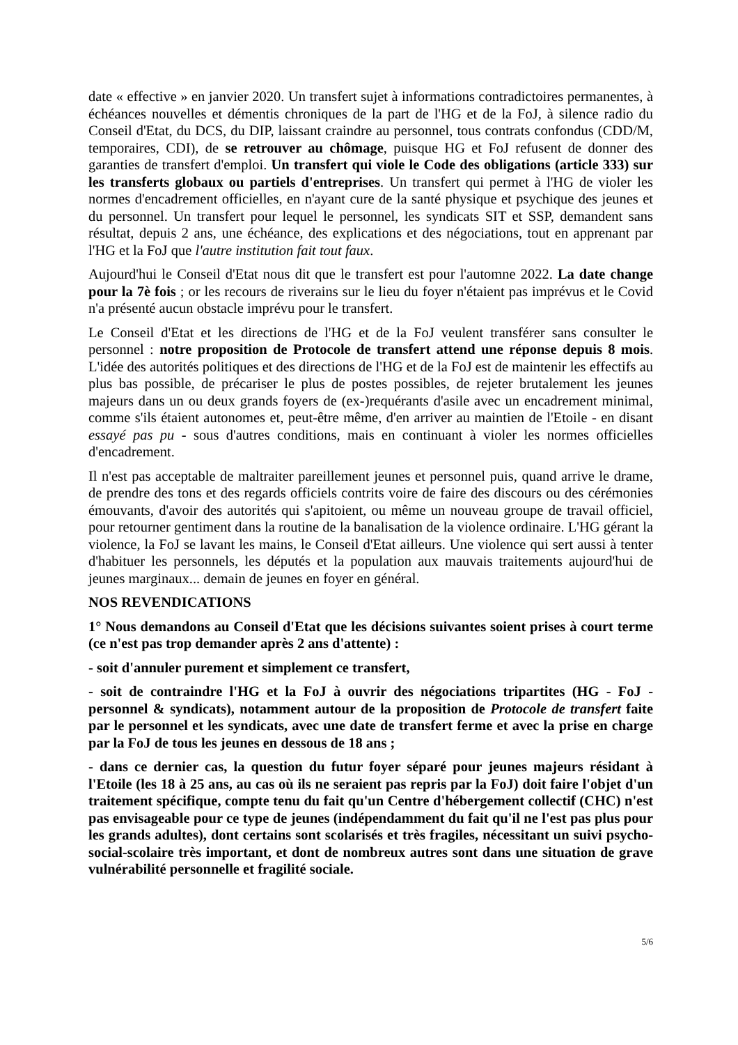date « effective » en janvier 2020. Un transfert sujet à informations contradictoires permanentes, à échéances nouvelles et démentis chroniques de la part de l'HG et de la FoJ, à silence radio du Conseil d'Etat, du DCS, du DIP, laissant craindre au personnel, tous contrats confondus (CDD/M, temporaires, CDI), de se retrouver au chômage, puisque HG et FoJ refusent de donner des garanties de transfert d'emploi. Un transfert qui viole le Code des obligations (article 333) sur les transferts globaux ou partiels d'entreprises. Un transfert qui permet à l'HG de violer les normes d'encadrement officielles, en n'ayant cure de la santé physique et psychique des jeunes et du personnel. Un transfert pour lequel le personnel, les syndicats SIT et SSP, demandent sans résultat, depuis 2 ans, une échéance, des explications et des négociations, tout en apprenant par l'HG et la FoJ que l'autre institution fait tout faux.
Aujourd'hui le Conseil d'Etat nous dit que le transfert est pour l'automne 2022. La date change pour la 7è fois ; or les recours de riverains sur le lieu du foyer n'étaient pas imprévus et le Covid n'a présenté aucun obstacle imprévu pour le transfert.
Le Conseil d'Etat et les directions de l'HG et de la FoJ veulent transférer sans consulter le personnel : notre proposition de Protocole de transfert attend une réponse depuis 8 mois. L'idée des autorités politiques et des directions de l'HG et de la FoJ est de maintenir les effectifs au plus bas possible, de précariser le plus de postes possibles, de rejeter brutalement les jeunes majeurs dans un ou deux grands foyers de (ex-)requérants d'asile avec un encadrement minimal, comme s'ils étaient autonomes et, peut-être même, d'en arriver au maintien de l'Etoile - en disant essayé pas pu - sous d'autres conditions, mais en continuant à violer les normes officielles d'encadrement.
Il n'est pas acceptable de maltraiter pareillement jeunes et personnel puis, quand arrive le drame, de prendre des tons et des regards officiels contrits voire de faire des discours ou des cérémonies émouvants, d'avoir des autorités qui s'apitoient, ou même un nouveau groupe de travail officiel, pour retourner gentiment dans la routine de la banalisation de la violence ordinaire. L'HG gérant la violence, la FoJ se lavant les mains, le Conseil d'Etat ailleurs. Une violence qui sert aussi à tenter d'habituer les personnels, les députés et la population aux mauvais traitements aujourd'hui de jeunes marginaux... demain de jeunes en foyer en général.
NOS REVENDICATIONS
1° Nous demandons au Conseil d'Etat que les décisions suivantes soient prises à court terme (ce n'est pas trop demander après 2 ans d'attente) :
- soit d'annuler purement et simplement ce transfert,
- soit de contraindre l'HG et la FoJ à ouvrir des négociations tripartites (HG - FoJ - personnel & syndicats), notamment autour de la proposition de Protocole de transfert faite par le personnel et les syndicats, avec une date de transfert ferme et avec la prise en charge par la FoJ de tous les jeunes en dessous de 18 ans ;
- dans ce dernier cas, la question du futur foyer séparé pour jeunes majeurs résidant à l'Etoile (les 18 à 25 ans, au cas où ils ne seraient pas repris par la FoJ) doit faire l'objet d'un traitement spécifique, compte tenu du fait qu'un Centre d'hébergement collectif (CHC) n'est pas envisageable pour ce type de jeunes (indépendamment du fait qu'il ne l'est pas plus pour les grands adultes), dont certains sont scolarisés et très fragiles, nécessitant un suivi psycho-social-scolaire très important, et dont de nombreux autres sont dans une situation de grave vulnérabilité personnelle et fragilité sociale.
5/6